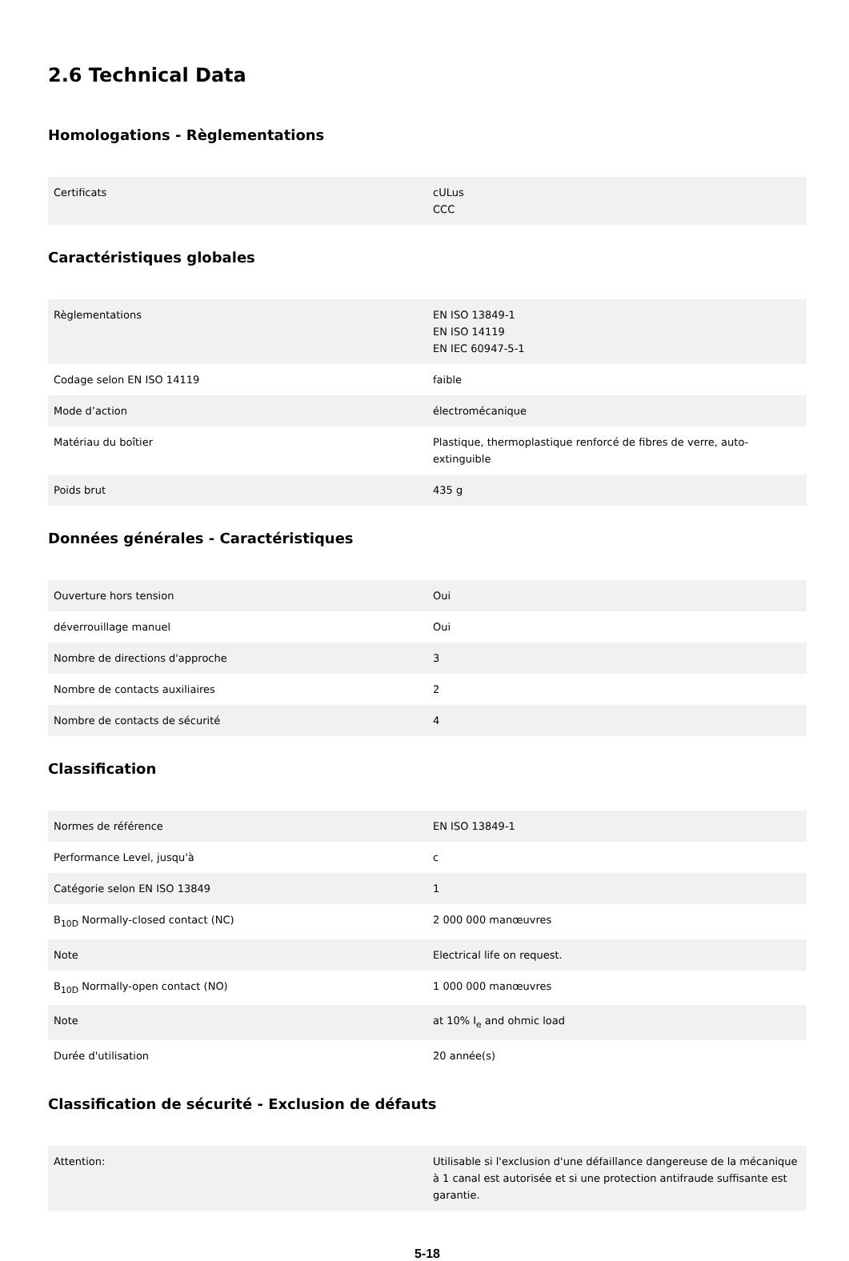2.6 Technical Data
Homologations - Règlementations
| Certificats | cULus CCC |
Caractéristiques globales
| Règlementations | EN ISO 13849-1 EN ISO 14119 EN IEC 60947-5-1 |
| Codage selon EN ISO 14119 | faible |
| Mode d’action | électromécanique |
| Matériau du boîtier | Plastique, thermoplastique renforcé de fibres de verre, auto-extinguible |
| Poids brut | 435 g |
Données générales - Caractéristiques
| Ouverture hors tension | Oui |
| déverrouillage manuel | Oui |
| Nombre de directions d'approche | 3 |
| Nombre de contacts auxiliaires | 2 |
| Nombre de contacts de sécurité | 4 |
Classification
| Normes de référence | EN ISO 13849-1 |
| Performance Level, jusqu'à | c |
| Catégorie selon EN ISO 13849 | 1 |
| B<sub>10D</sub> Normally-closed contact (NC) | 2 000 000 manœuvres |
| Note | Electrical life on request. |
| B<sub>10D</sub> Normally-open contact (NO) | 1 000 000 manœuvres |
| Note | at 10% I<sub>e</sub> and ohmic load |
| Durée d'utilisation | 20 année(s) |
Classification de sécurité - Exclusion de défauts
| Attention: | Utilisable si l'exclusion d'une défaillance dangereuse de la mécanique à 1 canal est autorisée et si une protection antifraude suffisante est garantie. |
5-18